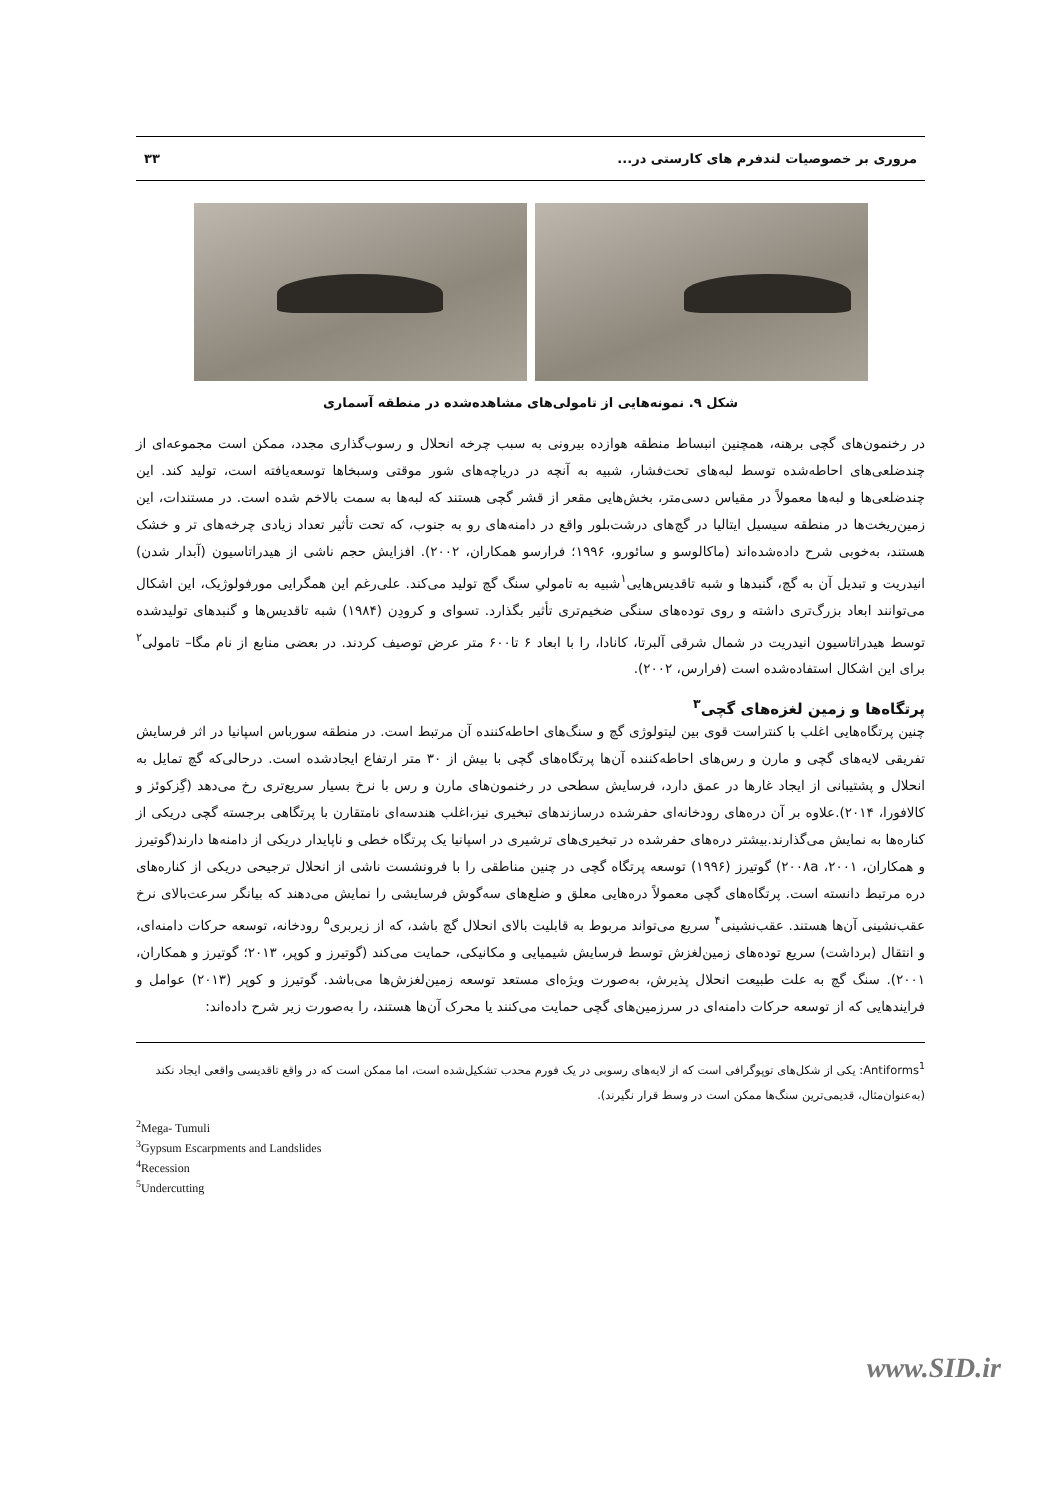مروری بر خصوصیات لندفرم های کارستی در... ۳۳
شکل ۹. نمونه‌هایی از تامولی‌های مشاهده‌شده در منطقه آسماری
در رخنمون‌های گچی برهنه، همچنین انبساط منطقه هوازده بیرونی به سبب چرخه انحلال و رسوب‌گذاری مجدد، ممکن است مجموعه‌ای از چندضلعی‌های احاطه‌شده توسط لبه‌های تحت‌فشار، شبیه به آنچه در دریاچه‌های شور موقتی وسبخاها توسعه‌یافته است، تولید کند. این چندضلعی‌ها و لبه‌ها معمولاً در مقیاس دسی‌متر، بخش‌هایی مقعر از قشر گچی هستند که لبه‌ها به سمت بالاخم شده است. در مستندات، این زمین‌ریخت‌ها در منطقه سیسیل ایتالیا در گچ‌های درشت‌بلور واقع در دامنه‌های رو به جنوب، که تحت تأثیر تعداد زیادی چرخه‌های تر و خشک هستند، به‌خوبی شرح داده‌شده‌اند (ماکالوسو و سائورو، ۱۹۹۶؛ فرارسو همکاران، ۲۰۰۲). افزایش حجم ناشی از هیدراتاسیون (آبدار شدن) انیدریت و تبدیل آن به گچ، گنبدها و شبه تاقدیس‌هایی<sup>۱</sup>شبیه به تامولیِ سنگ گچ تولید می‌کند. علی‌رغم این همگرایی مورفولوژیک، این اشکال می‌توانند ابعاد بزرگ‌تری داشته و روی توده‌های سنگی ضخیم‌تری تأثیر بگذارد. تسوای و کرودِن (۱۹۸۴) شبه تاقدیس‌ها و گنبدهای تولیدشده توسط هیدراتاسیون انیدریت در شمال شرقی آلبرتا، کانادا، را با ابعاد ۶ تا۶۰۰ متر عرض توصیف کردند. در بعضی منابع از نام مگا– تامولی<sup>۲</sup> برای این اشکال استفاده‌شده است (فرارس، ۲۰۰۲).
پرتگاه‌ها و زمین لغزه‌های گچی<sup>۳</sup>
چنین پرتگاه‌هایی اغلب با کنتراست قوی بین لیتولوژی گچ و سنگ‌های احاطه‌کننده آن مرتبط است. در منطقه سورباس اسپانیا در اثر فرسایش تفریقی لایه‌های گچی و مارن و رس‌های احاطه‌کننده آن‌ها پرتگاه‌های گچی با بیش از ۳۰ متر ارتفاع ایجادشده است. درحالی‌که گچ تمایل به انحلال و پشتیبانی از ایجاد غارها در عمق دارد، فرسایش سطحی در رخنمون‌های مارن و رس با نرخ بسیار سریع‌تری رخ می‌دهد (گِزکوئز و کالافورا، ۲۰۱۴).علاوه بر آن دره‌های رودخانه‌ای حفرشده درسازندهای تبخیری نیز،اغلب هندسه‌ای نامتقارن با پرتگاهی برجسته گچی دریکی از کناره‌ها به نمایش می‌گذارند.بیشتر دره‌های حفرشده در تبخیری‌های ترشیری در اسپانیا یک پرتگاه خطی و ناپایدار دریکی از دامنه‌ها دارند(گوتیرز و همکاران، ۲۰۰۱، ۲۰۰۸a) گوتیرز (۱۹۹۶) توسعه پرتگاه گچی در چنین مناطقی را با فرونشست ناشی از انحلال ترجیحی دریکی از کناره‌های دره مرتبط دانسته است. پرتگاه‌های گچی معمولاً دره‌هایی معلق و ضلع‌های سه‌گوش فرسایشی را نمایش می‌دهند که بیانگر سرعت‌بالای نرخ عقب‌نشینی آن‌ها هستند. عقب‌نشینی<sup>۴</sup> سریع می‌تواند مربوط به قابلیت بالای انحلال گچ باشد، که از زیربری<sup>۵</sup> رودخانه، توسعه حرکات دامنه‌ای، و انتقال (برداشت) سریع توده‌های زمین‌لغزش توسط فرسایش شیمیایی و مکانیکی، حمایت می‌کند (گوتیرز و کوپر، ۲۰۱۳؛ گوتیرز و همکاران، ۲۰۰۱). سنگ گچ به علت طبیعت انحلال پذیرش، به‌صورت ویژه‌ای مستعد توسعه زمین‌لغزش‌ها می‌باشد. گوتیرز و کوپر (۲۰۱۳) عوامل و فرایندهایی که از توسعه حرکات دامنه‌ای در سرزمین‌های گچی حمایت می‌کنند یا محرک آن‌ها هستند، را به‌صورت زیر شرح داده‌اند:
Antiforms<sup>1</sup>: یکی از شکل‌های توپوگرافی است که از لایه‌های رسوبی در یک فورم محدب تشکیل‌شده است، اما ممکن است که در واقع تاقدیسی واقعی ایجاد نکند (به‌عنوان‌مثال، قدیمی‌ترین سنگ‌ها ممکن است در وسط قرار نگیرند).
<sup>2</sup> Mega- Tumuli
<sup>3</sup> Gypsum Escarpments and Landslides
<sup>4</sup> Recession
<sup>5</sup> Undercutting
www.SID.ir